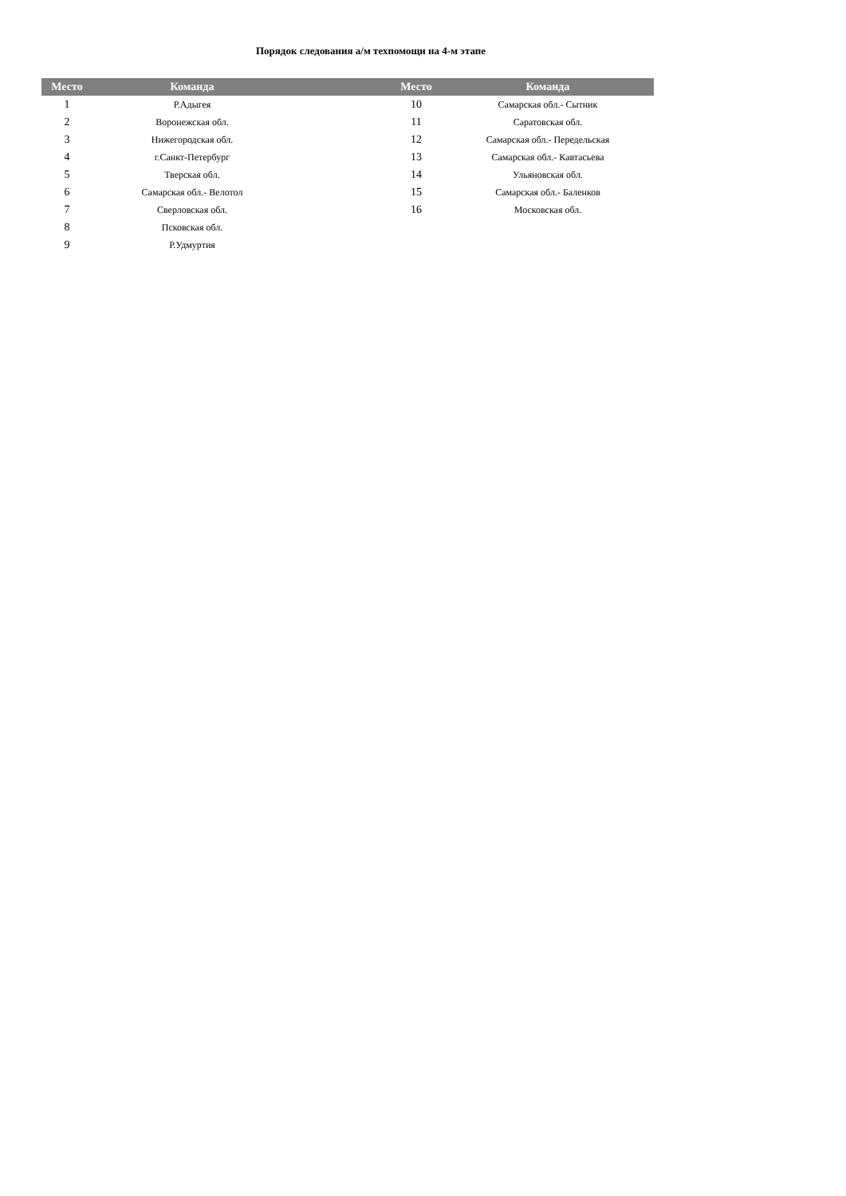Порядок следования а/м техпомощи на 4-м этапе
| Место | Команда | | Место | Команда |
| --- | --- | --- | --- | --- |
| 1 | Р.Адыгея | | 10 | Самарская обл.- Сытник |
| 2 | Воронежская обл. | | 11 | Саратовская обл. |
| 3 | Нижегородская обл. | | 12 | Самарская обл.- Передельская |
| 4 | г.Санкт-Петербург | | 13 | Самарская обл.- Кавтасьева |
| 5 | Тверская обл. | | 14 | Ульяновская обл. |
| 6 | Самарская обл.- Велотол | | 15 | Самарская обл.- Баленков |
| 7 | Сверловская обл. | | 16 | Московская обл. |
| 8 | Псковская обл. | | | |
| 9 | Р.Удмуртия | | | |